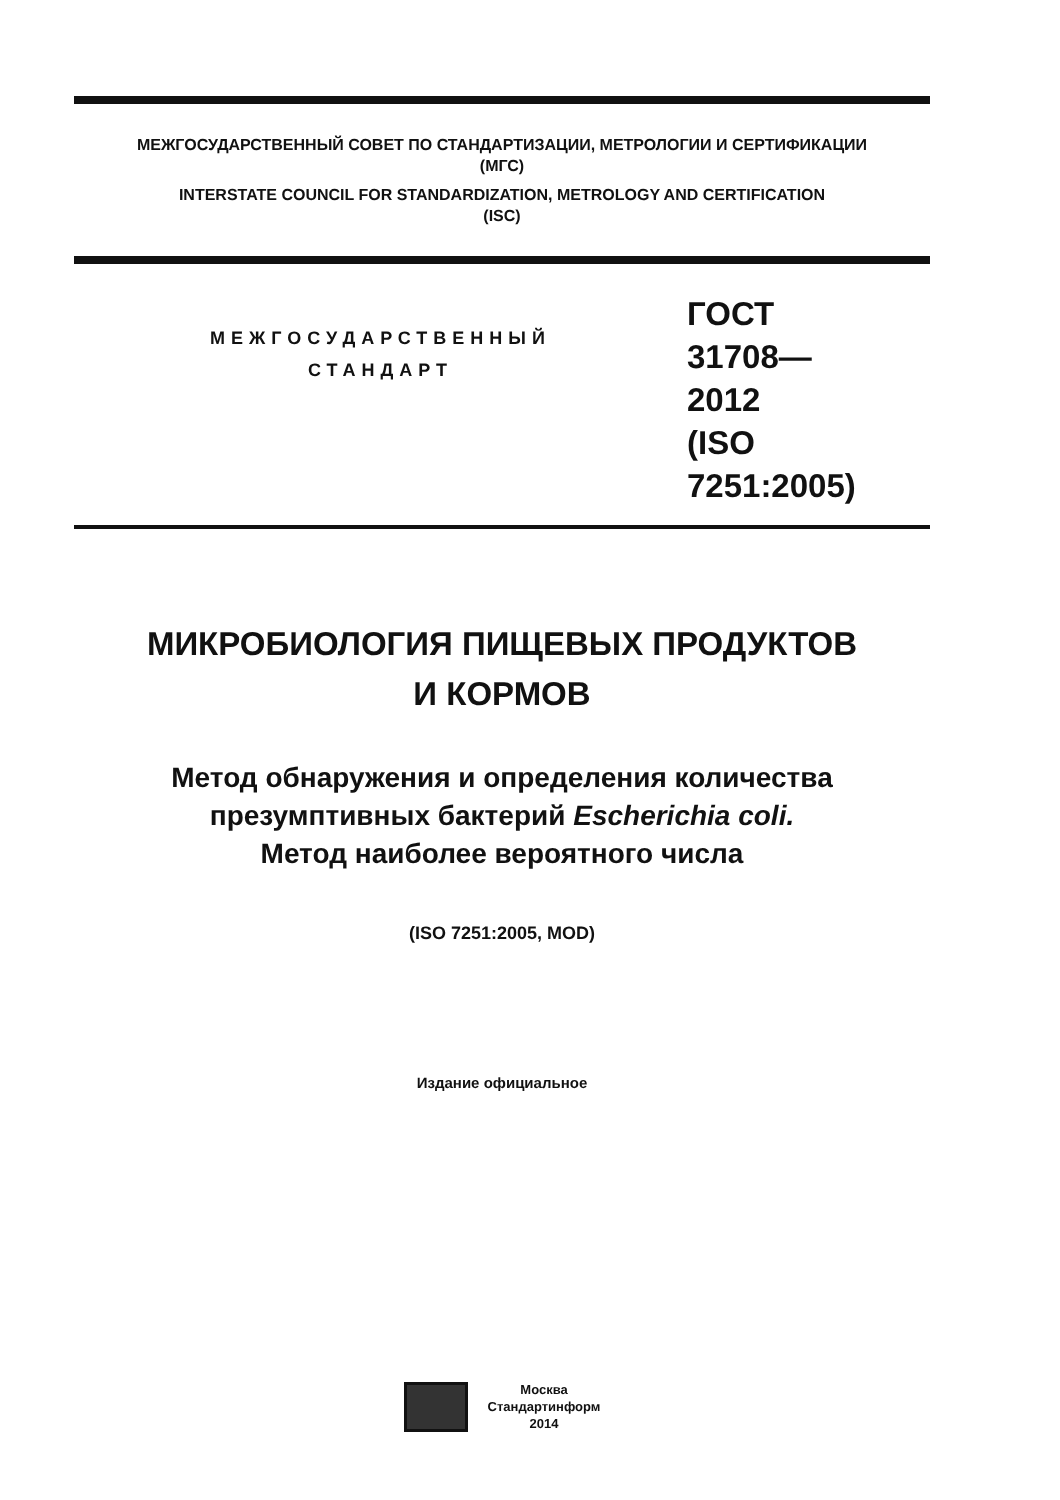МЕЖГОСУДАРСТВЕННЫЙ СОВЕТ ПО СТАНДАРТИЗАЦИИ, МЕТРОЛОГИИ И СЕРТИФИКАЦИИ
(МГС)
INTERSTATE COUNCIL FOR STANDARDIZATION, METROLOGY AND CERTIFICATION
(ISC)
МЕЖГОСУДАРСТВЕННЫЙ
СТАНДАРТ
ГОСТ
31708—
2012
(ISO 7251:2005)
МИКРОБИОЛОГИЯ ПИЩЕВЫХ ПРОДУКТОВ
И КОРМОВ
Метод обнаружения и определения количества
презумптивных бактерий Escherichia coli.
Метод наиболее вероятного числа
(ISO 7251:2005, MOD)
Издание официальное
Москва
Стандартинформ
2014